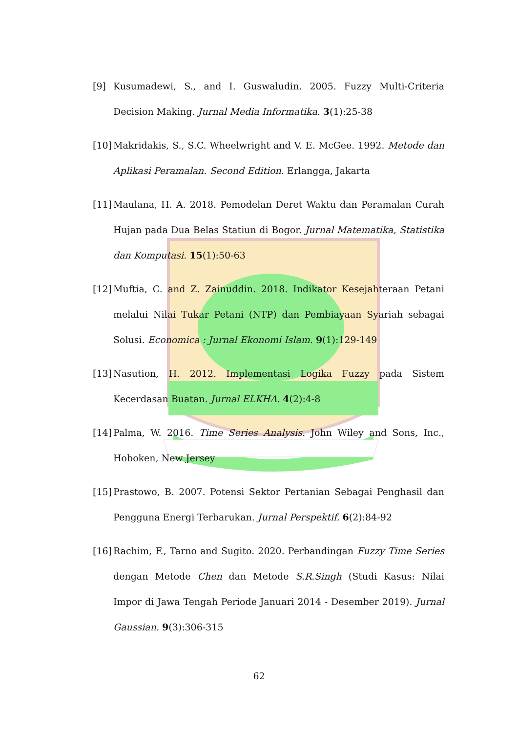[9] Kusumadewi, S., and I. Guswaludin. 2005. Fuzzy Multi-Criteria Decision Making. Jurnal Media Informatika. 3(1):25-38
[10] Makridakis, S., S.C. Wheelwright and V. E. McGee. 1992. Metode dan Aplikasi Peramalan. Second Edition. Erlangga, Jakarta
[11] Maulana, H. A. 2018. Pemodelan Deret Waktu dan Peramalan Curah Hujan pada Dua Belas Statiun di Bogor. Jurnal Matematika, Statistika dan Komputasi. 15(1):50-63
[12] Muftia, C. and Z. Zainuddin. 2018. Indikator Kesejahteraan Petani melalui Nilai Tukar Petani (NTP) dan Pembiayaan Syariah sebagai Solusi. Economica : Jurnal Ekonomi Islam. 9(1):129-149
[13] Nasution, H. 2012. Implementasi Logika Fuzzy pada Sistem Kecerdasan Buatan. Jurnal ELKHA. 4(2):4-8
[14] Palma, W. 2016. Time Series Analysis. John Wiley and Sons, Inc., Hoboken, New Jersey
[15] Prastowo, B. 2007. Potensi Sektor Pertanian Sebagai Penghasil dan Pengguna Energi Terbarukan. Jurnal Perspektif. 6(2):84-92
[16] Rachim, F., Tarno and Sugito. 2020. Perbandingan Fuzzy Time Series dengan Metode Chen dan Metode S.R.Singh (Studi Kasus: Nilai Impor di Jawa Tengah Periode Januari 2014 - Desember 2019). Jurnal Gaussian. 9(3):306-315
62